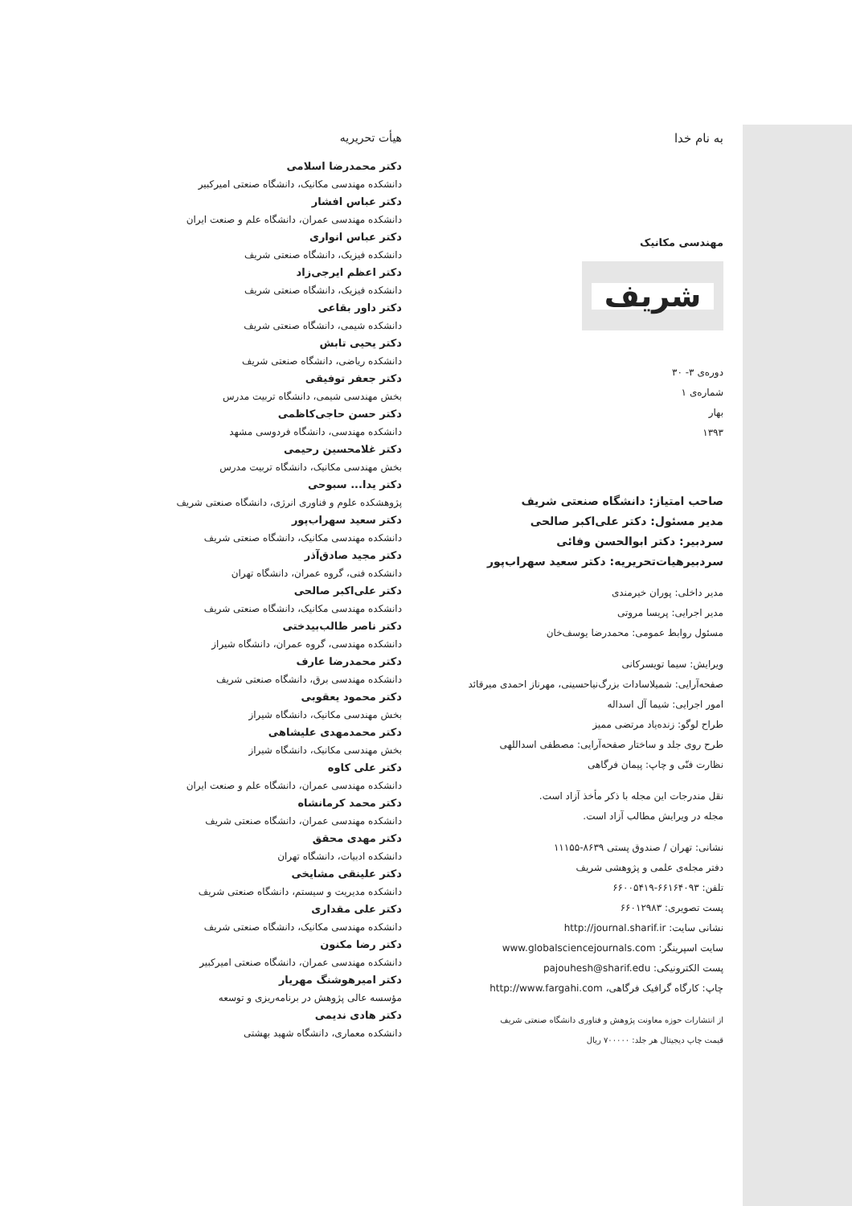به نام خدا
مهندسی مکانیک
شریف
دوره‌ی ۳- ۳۰
شماره‌ی ۱
بهار
۱۳۹۳
صاحب امتیاز: دانشگاه صنعتی شریف
مدیر مسئول: دکتر علی‌اکبر صالحی
سردبیر: دکتر ابوالحسن وفائی
سردبیرهیات‌تحریریه: دکتر سعید سهراب‌پور
مدیر داخلی: پوران خیرمندی
مدیر اجرایی: پریسا مروتی
مسئول روابط عمومی: محمدرضا یوسف‌خان
ویرایش: سیما تویسرکانی
صفحه‌آرایی: شمیلاسادات بزرگ‌نیاحسینی، مهرناز احمدی میرقائد
امور اجرایی: شیما آل اسداله
طراح لوگو: زنده‌یاد مرتضی ممیز
طرح روی جلد و ساختار صفحه‌آرایی: مصطفی اسداللهی
نظارت فنّی و چاپ: پیمان فرگاهی
نقل مندرجات این مجله با ذکر مأخذ آزاد است.
مجله در ویرایش مطالب آزاد است.
نشانی: تهران / صندوق پستی ۸۶۳۹-۱۱۱۵۵
دفتر مجله‌ی علمی و پژوهشی شریف
تلفن: ۶۶۱۶۴۰۹۳-۶۶۰۰۵۴۱۹
پست تصویری: ۶۶۰۱۲۹۸۳
نشانی سایت: http://journal.sharif.ir
سایت اسپرینگر: www.globalsciencejournals.com
پست الکترونیکی: pajouhesh@sharif.edu
چاپ: کارگاه گرافیک فرگاهی، http://www.fargahi.com
از انتشارات حوزه معاونت پژوهش و فناوری دانشگاه صنعتی شریف
قیمت چاپ دیجیتال هر جلد: ۷۰۰۰۰۰ ریال
هیأت تحریریه
دکتر محمدرضا اسلامی
دانشکده مهندسی مکانیک، دانشگاه صنعتی امیرکبیر
دکتر عباس افشار
دانشکده مهندسی عمران، دانشگاه علم و صنعت ایران
دکتر عباس انواری
دانشکده فیزیک، دانشگاه صنعتی شریف
دکتر اعظم ایرجی‌زاد
دانشکده فیزیک، دانشگاه صنعتی شریف
دکتر داور بقاعی
دانشکده شیمی، دانشگاه صنعتی شریف
دکتر یحیی تابش
دانشکده ریاضی، دانشگاه صنعتی شریف
دکتر جعفر توفیقی
بخش مهندسی شیمی، دانشگاه تربیت مدرس
دکتر حسن حاجی‌کاظمی
دانشکده مهندسی، دانشگاه فردوسی مشهد
دکتر غلامحسین رحیمی
بخش مهندسی مکانیک، دانشگاه تربیت مدرس
دکتر یدا... سبوحی
پژوهشکده علوم و فناوری انرژی، دانشگاه صنعتی شریف
دکتر سعید سهراب‌پور
دانشکده مهندسی مکانیک، دانشگاه صنعتی شریف
دکتر مجید صادق‌آذر
دانشکده فنی، گروه عمران، دانشگاه تهران
دکتر علی‌اکبر صالحی
دانشکده مهندسی مکانیک، دانشگاه صنعتی شریف
دکتر ناصر طالب‌بیدختی
دانشکده مهندسی، گروه عمران، دانشگاه شیراز
دکتر محمدرضا عارف
دانشکده مهندسی برق، دانشگاه صنعتی شریف
دکتر محمود یعقوبی
بخش مهندسی مکانیک، دانشگاه شیراز
دکتر محمدمهدی علیشاهی
بخش مهندسی مکانیک، دانشگاه شیراز
دکتر علی کاوه
دانشکده مهندسی عمران، دانشگاه علم و صنعت ایران
دکتر محمد کرمانشاه
دانشکده مهندسی عمران، دانشگاه صنعتی شریف
دکتر مهدی محقق
دانشکده ادبیات، دانشگاه تهران
دکتر علینقی مشایخی
دانشکده مدیریت و سیستم، دانشگاه صنعتی شریف
دکتر علی مقداری
دانشکده مهندسی مکانیک، دانشگاه صنعتی شریف
دکتر رضا مکنون
دانشکده مهندسی عمران، دانشگاه صنعتی امیرکبیر
دکتر امیرهوشنگ مهریار
مؤسسه عالی پژوهش در برنامه‌ریزی و توسعه
دکتر هادی ندیمی
دانشکده معماری، دانشگاه شهید بهشتی